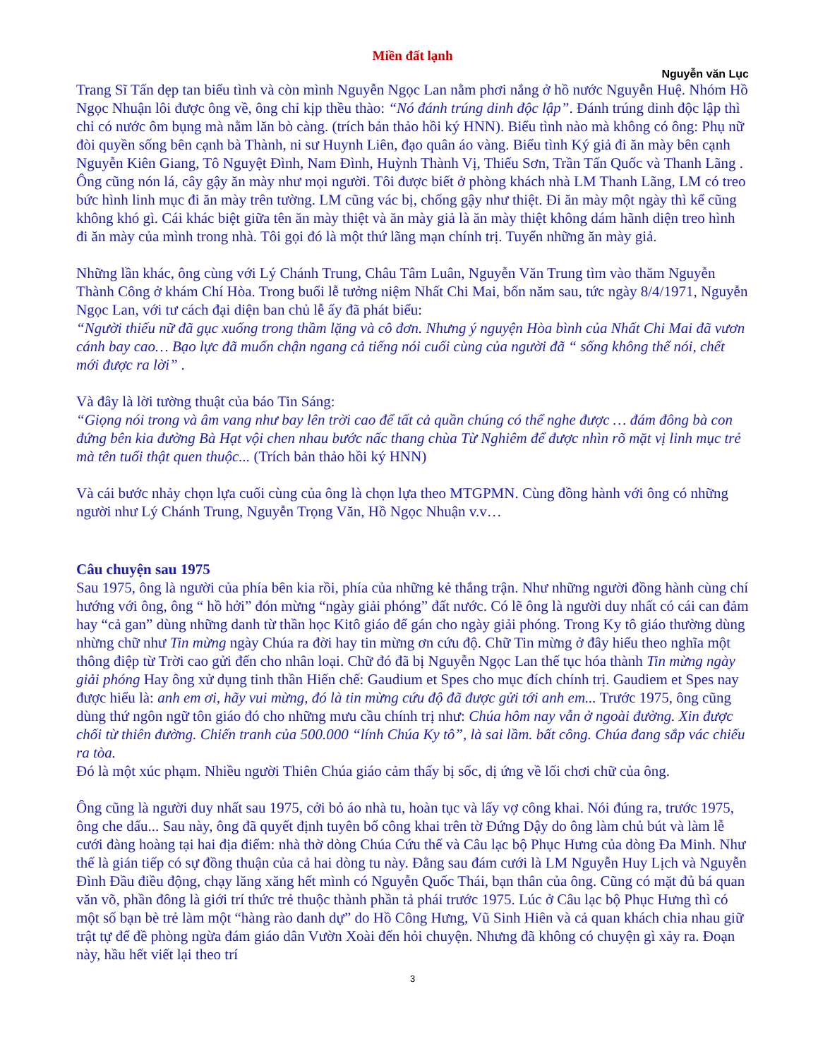Miền đất lạnh
Nguyễn văn Lục
Trang Sĩ Tấn dẹp tan biểu tình và còn mình Nguyễn Ngọc Lan nằm phơi nắng ở hồ nước Nguyễn Huệ. Nhóm Hồ Ngọc Nhuận lôi được ông về, ông chỉ kịp thều thào: “Nó đánh trúng dinh độc lập”. Đánh trúng dinh độc lập thì chỉ có nước ôm bụng mà nằm lăn bò càng. (trích bản thảo hồi ký HNN). Biểu tình nào mà không có ông: Phụ nữ đòi quyền sống bên cạnh bà Thành, ni sư Huynh Liên, đạo quân áo vàng. Biểu tình Ký giả đi ăn mày bên cạnh Nguyễn Kiên Giang, Tô Nguyệt Đình, Nam Đình, Huỳnh Thành Vị, Thiếu Sơn, Trần Tấn Quốc và Thanh Lãng . Ông cũng nón lá, cây gậy ăn mày như mọi người. Tôi được biết ở phòng khách nhà LM Thanh Lãng, LM có treo bức hình linh mục đi ăn mày trên tường. LM cũng vác bị, chống gậy như thiệt. Đi ăn mày một ngày thì kể cũng không khó gì. Cái khác biệt giữa tên ăn mày thiệt và ăn mày giả là ăn mày thiệt không dám hãnh diện treo hình đi ăn mày của mình trong nhà. Tôi gọi đó là một thứ lãng mạn chính trị. Tuyển những ăn mày giả.
Những lần khác, ông cùng với Lý Chánh Trung, Châu Tâm Luân, Nguyễn Văn Trung tìm vào thăm Nguyễn Thành Công ở khám Chí Hòa. Trong buổi lễ tưởng niệm Nhất Chi Mai, bốn năm sau, tức ngày 8/4/1971, Nguyễn Ngọc Lan, với tư cách đại diện ban chủ lễ ấy đã phát biểu:
“Người thiếu nữ đã gục xuống trong thầm lặng và cô đơn. Nhưng ý nguyện Hòa bình của Nhất Chi Mai đã vươn cánh bay cao… Bạo lực đã muốn chận ngang cả tiếng nói cuối cùng của người đã “ sống không thể nói, chết mới được ra lời” .
Và đây là lời tường thuật của báo Tin Sáng:
“Giọng nói trong và âm vang như bay lên trời cao để tất cả quần chúng có thể nghe được … đám đông bà con đứng bên kia đường Bà Hạt vội chen nhau bước nấc thang chùa Từ Nghiêm để được nhìn rõ mặt vị linh mục trẻ mà tên tuổi thật quen thuộc... (Trích bản thảo hồi ký HNN)
Và cái bước nhảy chọn lựa cuối cùng của ông là chọn lựa theo MTGPMN. Cùng đồng hành với ông có những người như Lý Chánh Trung, Nguyễn Trọng Văn, Hồ Ngọc Nhuận v.v…
Câu chuyện sau 1975
Sau 1975, ông là người của phía bên kia rồi, phía của những kẻ thắng trận. Như những người đồng hành cùng chí hướng với ông, ông “ hồ hởi” đón mừng “ngày giải phóng” đất nước. Có lẽ ông là người duy nhất có cái can đảm hay “cả gan” dùng những danh từ thần học Kitô giáo để gán cho ngày giải phóng. Trong Ky tô giáo thường dùng nhừng chữ như Tin mừng ngày Chúa ra đời hay tin mừng ơn cứu độ. Chữ Tin mừng ở đây hiểu theo nghĩa một thông điệp từ Trời cao gửi đến cho nhân loại. Chữ đó đã bị Nguyễn Ngọc Lan thế tục hóa thành Tin mừng ngày giải phóng Hay ông xử dụng tinh thần Hiến chế: Gaudium et Spes cho mục đích chính trị. Gaudiem et Spes nay được hiểu là: anh em ơi, hãy vui mừng, đó là tin mừng cứu độ đã được gửi tới anh em... Trước 1975, ông cũng dùng thứ ngôn ngữ tôn giáo đó cho những mưu cầu chính trị như: Chúa hôm nay vẫn ở ngoài đường. Xin được chối từ thiên đường. Chiến tranh của 500.000 “lính Chúa Ky tô”, là sai lầm. bất công. Chúa đang sắp vác chiếu ra tòa.
Đó là một xúc phạm. Nhiều người Thiên Chúa giáo cảm thấy bị sốc, dị ứng về lối chơi chữ của ông.
Ông cũng là người duy nhất sau 1975, cởi bỏ áo nhà tu, hoàn tục và lấy vợ công khai. Nói đúng ra, trước 1975, ông che dấu... Sau này, ông đã quyết định tuyên bố công khai trên tờ Đứng Dậy do ông làm chủ bút và làm lễ cưới đàng hoàng tại hai địa điểm: nhà thờ dòng Chúa Cứu thế và Câu lạc bộ Phục Hưng của dòng Đa Minh. Như thế là gián tiếp có sự đồng thuận của cả hai dòng tu này. Đằng sau đám cưới là LM Nguyễn Huy Lịch và Nguyễn Đình Đầu điều động, chạy lăng xăng hết mình có Nguyễn Quốc Thái, bạn thân của ông. Cũng có mặt đủ bá quan văn võ, phần đông là giới trí thức trẻ thuộc thành phần tả phái trước 1975. Lúc ở Câu lạc bộ Phục Hưng thì có một số bạn bè trẻ làm một “hàng rào danh dự” do Hồ Công Hưng, Vũ Sinh Hiên và cả quan khách chia nhau giữ trật tự để đề phòng ngừa đám giáo dân Vườn Xoài đến hỏi chuyện. Nhưng đã không có chuyện gì xảy ra. Đoạn này, hầu hết viết lại theo trí
3